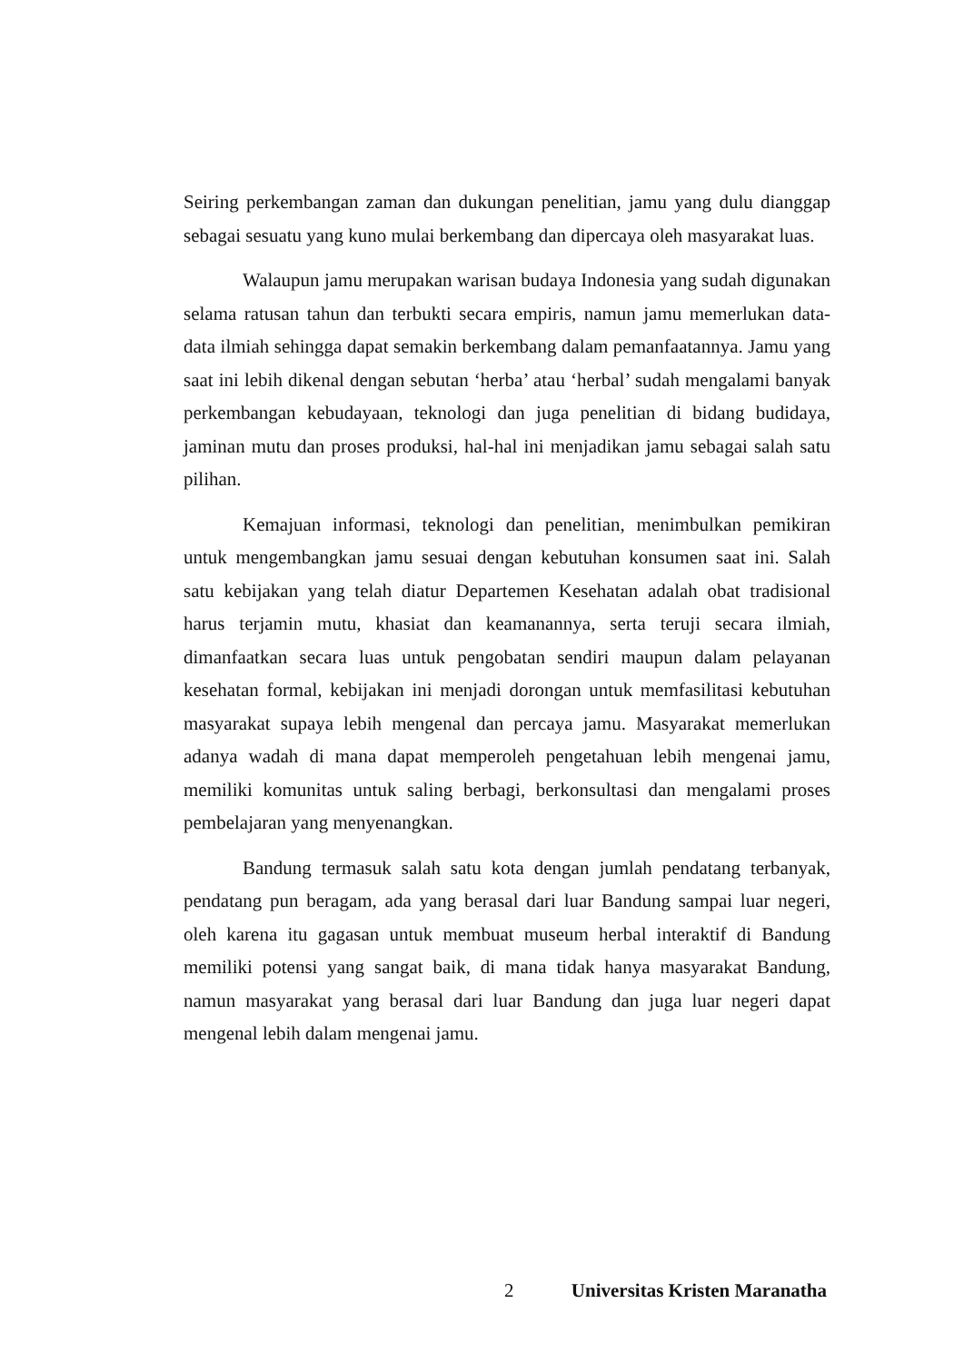Seiring perkembangan zaman dan dukungan penelitian, jamu yang dulu dianggap sebagai sesuatu yang kuno mulai berkembang dan dipercaya oleh masyarakat luas.
Walaupun jamu merupakan warisan budaya Indonesia yang sudah digunakan selama ratusan tahun dan terbukti secara empiris, namun jamu memerlukan data-data ilmiah sehingga dapat semakin berkembang dalam pemanfaatannya. Jamu yang saat ini lebih dikenal dengan sebutan ‘herba’ atau ‘herbal’ sudah mengalami banyak perkembangan kebudayaan, teknologi dan juga penelitian di bidang budidaya, jaminan mutu dan proses produksi, hal-hal ini menjadikan jamu sebagai salah satu pilihan.
Kemajuan informasi, teknologi dan penelitian, menimbulkan pemikiran untuk mengembangkan jamu sesuai dengan kebutuhan konsumen saat ini. Salah satu kebijakan yang telah diatur Departemen Kesehatan adalah obat tradisional harus terjamin mutu, khasiat dan keamanannya, serta teruji secara ilmiah, dimanfaatkan secara luas untuk pengobatan sendiri maupun dalam pelayanan kesehatan formal, kebijakan ini menjadi dorongan untuk memfasilitasi kebutuhan masyarakat supaya lebih mengenal dan percaya jamu. Masyarakat memerlukan adanya wadah di mana dapat memperoleh pengetahuan lebih mengenai jamu, memiliki komunitas untuk saling berbagi, berkonsultasi dan mengalami proses pembelajaran yang menyenangkan.
Bandung termasuk salah satu kota dengan jumlah pendatang terbanyak, pendatang pun beragam, ada yang berasal dari luar Bandung sampai luar negeri, oleh karena itu gagasan untuk membuat museum herbal interaktif di Bandung memiliki potensi yang sangat baik, di mana tidak hanya masyarakat Bandung, namun masyarakat yang berasal dari luar Bandung dan juga luar negeri dapat mengenal lebih dalam mengenai jamu.
2 Universitas Kristen Maranatha